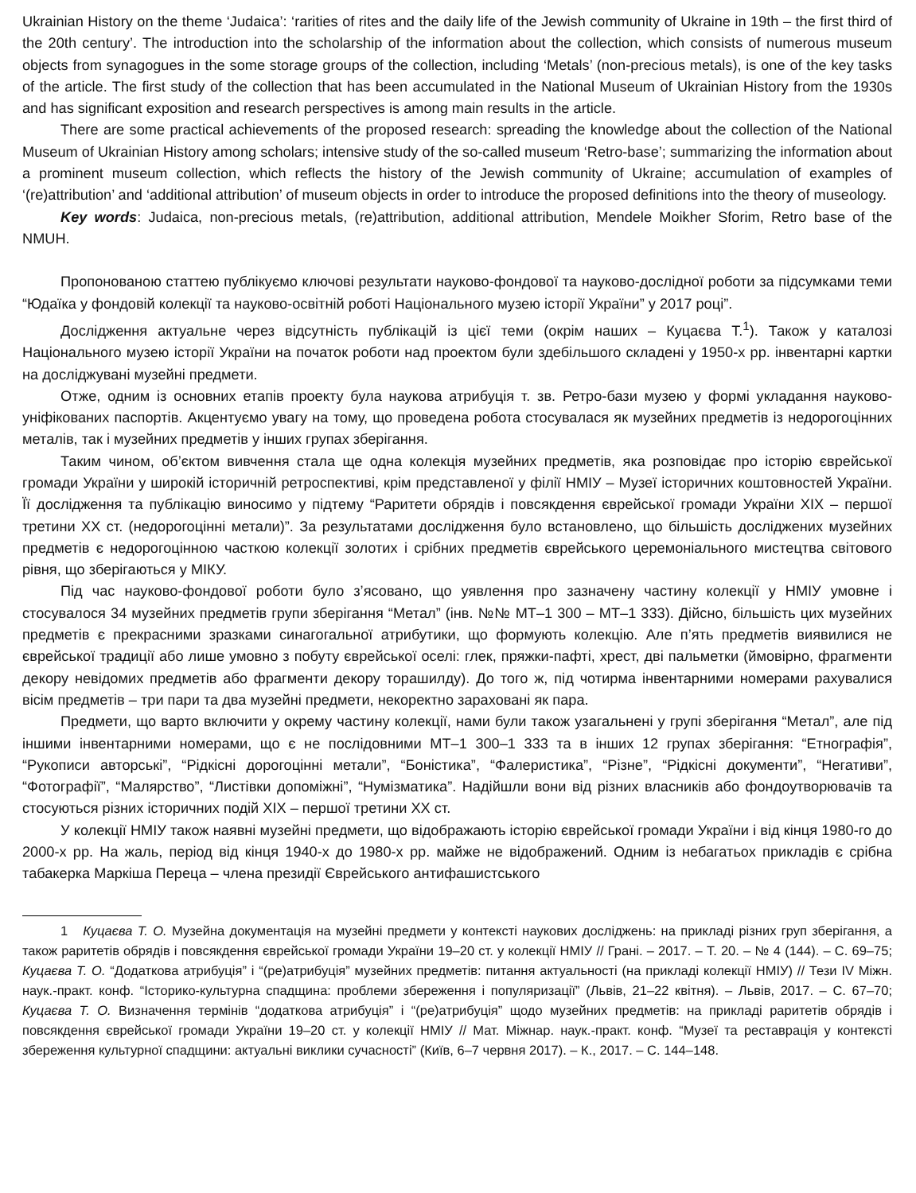Ukrainian History on the theme ‘Judaica’: ‘rarities of rites and the daily life of the Jewish community of Ukraine in 19th – the first third of the 20th century’. The introduction into the scholarship of the information about the collection, which consists of numerous museum objects from synagogues in the some storage groups of the collection, including ‘Metals’ (non-precious metals), is one of the key tasks of the article. The first study of the collection that has been accumulated in the National Museum of Ukrainian History from the 1930s and has significant exposition and research perspectives is among main results in the article.
There are some practical achievements of the proposed research: spreading the knowledge about the collection of the National Museum of Ukrainian History among scholars; intensive study of the so-called museum ‘Retro-base’; summarizing the information about a prominent museum collection, which reflects the history of the Jewish community of Ukraine; accumulation of examples of ‘(re)attribution’ and ‘additional attribution’ of museum objects in order to introduce the proposed definitions into the theory of museology.
Key words: Judaica, non-precious metals, (re)attribution, additional attribution, Mendele Moikher Sforim, Retro base of the NMUH.
Пропонованою статтею публікуємо ключові результати науково-фондової та науково-дослідної роботи за підсумками теми “Юдаїка у фондовій колекції та науково-освітній роботі Національного музею історії України” у 2017 році”.
Дослідження актуальне через відсутність публікацій із цієї теми (окрім наших – Куцаєва Т.<sup>1</sup>). Також у каталозі Національного музею історії України на початок роботи над проектом були здебільшого складені у 1950-х рр. інвентарні картки на досліджувані музейні предмети.
Отже, одним із основних етапів проекту була наукова атрибуція т. зв. Ретро-бази музею у формі укладання науково-уніфікованих паспортів. Акцентуємо увагу на тому, що проведена робота стосувалася як музейних предметів із недорогоцінних металів, так і музейних предметів у інших групах зберігання.
Таким чином, об’єктом вивчення стала ще одна колекція музейних предметів, яка розповідає про історію єврейської громади України у широкій історичній ретроспективі, крім представленої у філії НМІУ – Музеї історичних коштовностей України. Її дослідження та публікацію виносимо у підтему “Раритети обрядів і повсякдення єврейської громади України ХІХ – першої третини ХХ ст. (недорогоцінні метали)”. За результатами дослідження було встановлено, що більшість досліджених музейних предметів є недорогоцінною часткою колекції золотих і срібних предметів єврейського церемоніального мистецтва світового рівня, що зберігаються у МІКУ.
Під час науково-фондової роботи було з’ясовано, що уявлення про зазначену частину колекції у НМІУ умовне і стосувалося 34 музейних предметів групи зберігання “Метал” (інв. №№ МТ–1 300 – МТ–1 333). Дійсно, більшість цих музейних предметів є прекрасними зразками синагогальної атрибутики, що формують колекцію. Але п’ять предметів виявилися не єврейської традиції або лише умовно з побуту єврейської оселі: глек, пряжки-пафті, хрест, дві пальметки (ймовірно, фрагменти декору невідомих предметів або фрагменти декору торашилду). До того ж, під чотирма інвентарними номерами рахувалися вісім предметів – три пари та два музейні предмети, некоректно зараховані як пара.
Предмети, що варто включити у окрему частину колекції, нами були також узагальнені у групі зберігання “Метал”, але під іншими інвентарними номерами, що є не послідовними МТ–1 300–1 333 та в інших 12 групах зберігання: “Етнографія”, “Рукописи авторські”, “Рідкісні дорогоцінні метали”, “Боністика”, “Фалеристика”, “Різне”, “Рідкісні документи”, “Негативи”, “Фотографії”, “Малярство”, “Листівки допоміжні”, “Нумізматика”. Надійшли вони від різних власників або фондоутворювачів та стосуються різних історичних подій ХІХ – першої третини ХХ ст.
У колекції НМІУ також наявні музейні предмети, що відображають історію єврейської громади України і від кінця 1980-го до 2000-х рр. На жаль, період від кінця 1940-х до 1980-х рр. майже не відображений. Одним із небагатьох прикладів є срібна табакерка Маркіша Переца – члена президії Єврейського антифашистського
1 Куцаєва Т. О. Музейна документація на музейні предмети у контексті наукових досліджень: на прикладі різних груп зберігання, а також раритетів обрядів і повсякдення єврейської громади України 19–20 ст. у колекції НМІУ // Грані. – 2017. – Т. 20. – № 4 (144). – С. 69–75; Куцаєва Т. О. “Додаткова атрибуція” і “(ре)атрибуція” музейних предметів: питання актуальності (на прикладі колекції НМІУ) // Тези IV Міжн. наук.-практ. конф. “Історико-культурна спадщина: проблеми збереження і популяризації” (Львів, 21–22 квітня). – Львів, 2017. – С. 67–70; Куцаєва Т. О. Визначення термінів “додаткова атрибуція” і “(ре)атрибуція” щодо музейних предметів: на прикладі раритетів обрядів і повсякдення єврейської громади України 19–20 ст. у колекції НМІУ // Мат. Міжнар. наук.-практ. конф. “Музеї та реставрація у контексті збереження культурної спадщини: актуальні виклики сучасності” (Київ, 6–7 червня 2017). – К., 2017. – С. 144–148.